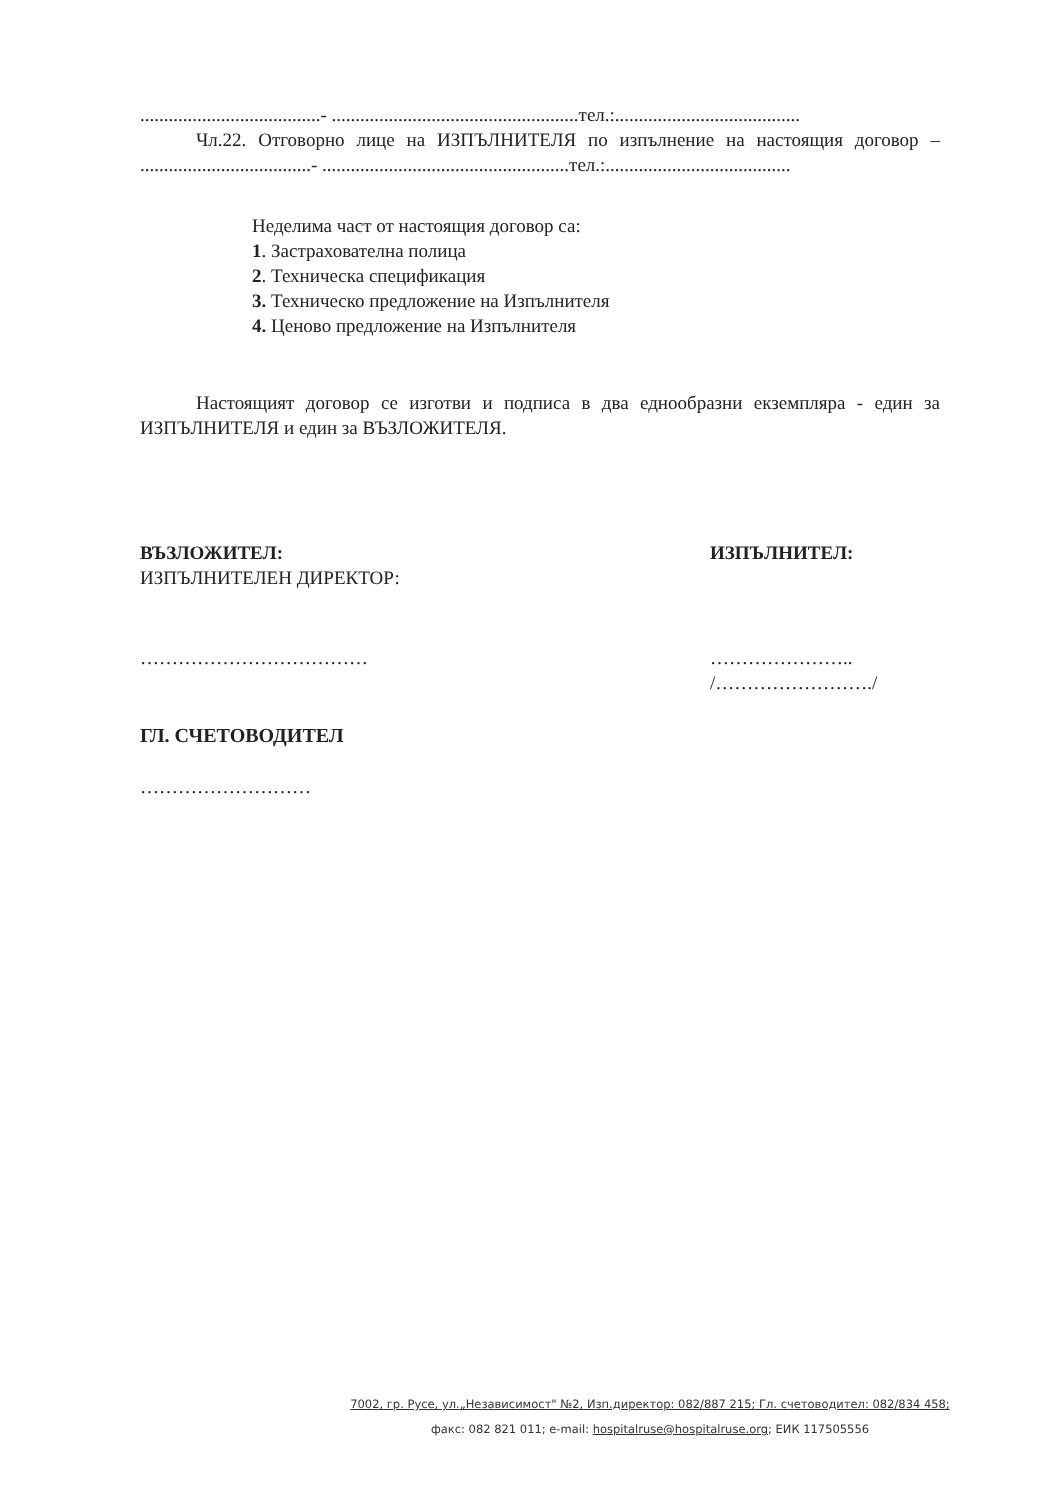......................................- ....................................................тел.:.......................................
Чл.22. Отговорно лице на ИЗПЪЛНИТЕЛЯ по изпълнение на настоящия договор – ....................................- ....................................................тел.:.......................................
Неделима част от настоящия договор са:
1. Застрахователна полица
2. Техническа спецификация
3. Техническо предложение на Изпълнителя
4. Ценово предложение на Изпълнителя
Настоящият договор се изготви и подписа в два еднообразни екземпляра - един за ИЗПЪЛНИТЕЛЯ и един за ВЪЗЛОЖИТЕЛЯ.
ВЪЗЛОЖИТЕЛ:
ИЗПЪЛНИТЕЛЕН ДИРЕКТОР:
………………………………
ИЗПЪЛНИТЕЛ:
…………………..
/……………………./
ГЛ. СЧЕТОВОДИТЕЛ
………………………
7002, гр. Русе, ул.„Независимост" №2, Изп.директор: 082/887 215; Гл. счетоводител: 082/834 458;
факс: 082 821 011; e-mail: hospitalruse@hospitalruse.org; ЕИК 117505556